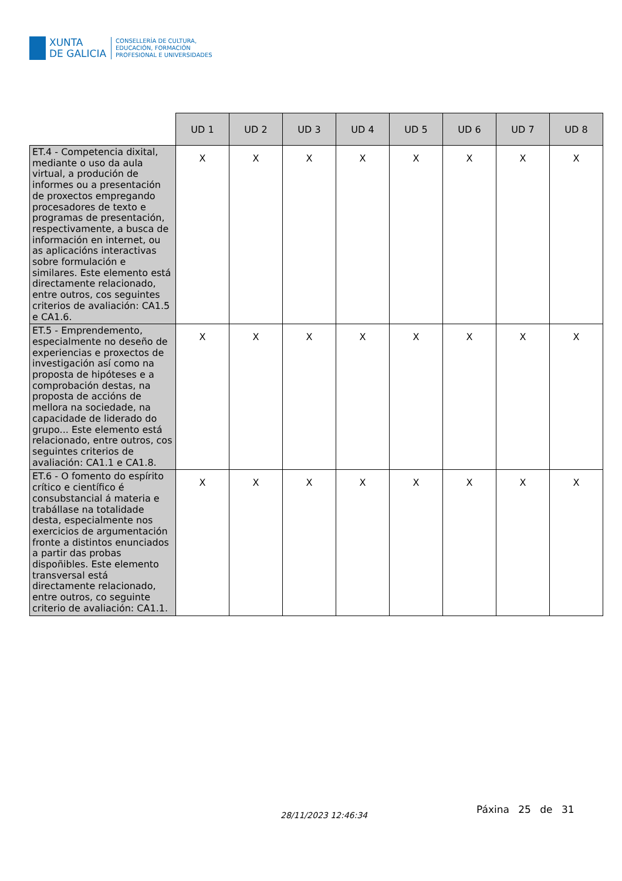XUNTA
DE GALICIA
CONSELLERÍA DE CULTURA,
EDUCACIÓN, FORMACIÓN
PROFESIONAL E UNIVERSIDADES
| | UD 1 | UD 2 | UD 3 | UD 4 | UD 5 | UD 6 | UD 7 | UD 8 |
| --- | --- | --- | --- | --- | --- | --- | --- | --- |
| ET.4 - Competencia dixital, mediante o uso da aula virtual, a produción de informes ou a presentación de proxectos empregando procesadores de texto e programas de presentación, respectivamente, a busca de información en internet, ou as aplicacións interactivas sobre formulación e similares. Este elemento está directamente relacionado, entre outros, cos seguintes criterios de avaliación: CA1.5 e CA1.6. | X | X | X | X | X | X | X | X |
| ET.5 - Emprendemento, especialmente no deseño de experiencias e proxectos de investigación así como na proposta de hipóteses e a comprobación destas, na proposta de accións de mellora na sociedade, na capacidade de liderado do grupo... Este elemento está relacionado, entre outros, cos seguintes criterios de avaliación: CA1.1 e CA1.8. | X | X | X | X | X | X | X | X |
| ET.6 - O fomento do espírito crítico e científico é consubstancial á materia e trabállase na totalidade desta, especialmente nos exercicios de argumentación fronte a distintos enunciados a partir das probas dispoñibles. Este elemento transversal está directamente relacionado, entre outros, co seguinte criterio de avaliación: CA1.1. | X | X | X | X | X | X | X | X |
28/11/2023 12:46:34 Páxina 25 de 31